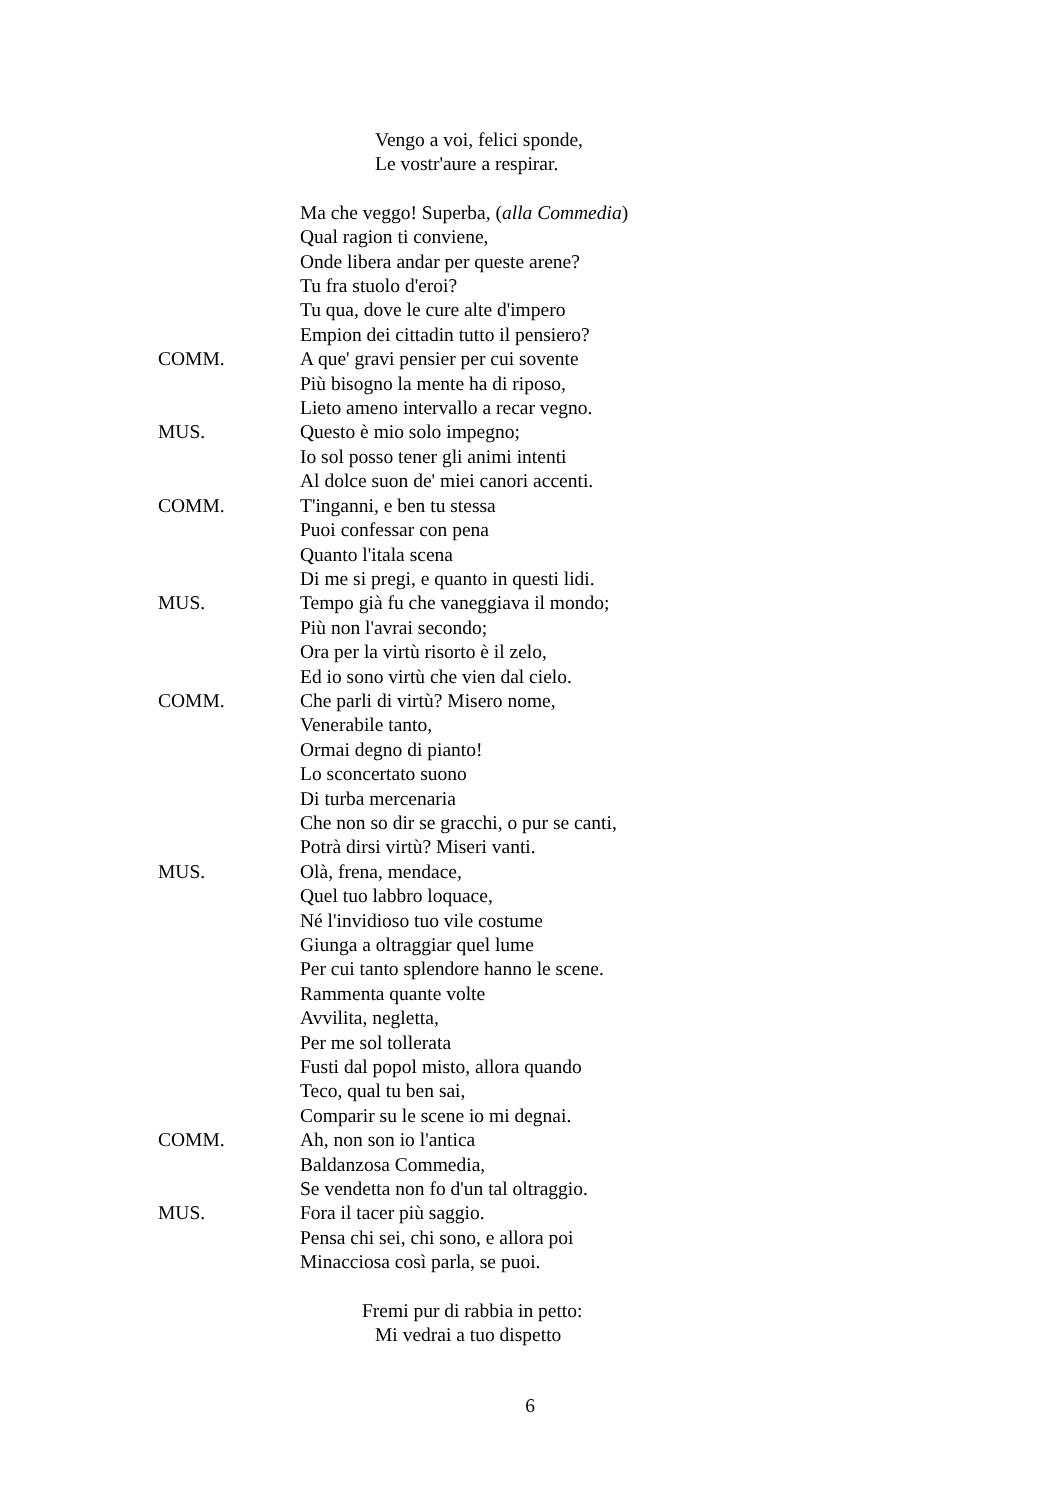Vengo a voi, felici sponde,
Le vostr'aure a respirar.
Ma che veggo! Superba, (alla Commedia)
Qual ragion ti conviene,
Onde libera andar per queste arene?
Tu fra stuolo d'eroi?
Tu qua, dove le cure alte d'impero
Empion dei cittadin tutto il pensiero?
COMM. A que' gravi pensier per cui sovente
Più bisogno la mente ha di riposo,
Lieto ameno intervallo a recar vegno.
MUS. Questo è mio solo impegno;
Io sol posso tener gli animi intenti
Al dolce suon de' miei canori accenti.
COMM. T'inganni, e ben tu stessa
Puoi confessar con pena
Quanto l'itala scena
Di me si pregi, e quanto in questi lidi.
MUS. Tempo già fu che vaneggiava il mondo;
Più non l'avrai secondo;
Ora per la virtù risorto è il zelo,
Ed io sono virtù che vien dal cielo.
COMM. Che parli di virtù? Misero nome,
Venerabile tanto,
Ormai degno di pianto!
Lo sconcertato suono
Di turba mercenaria
Che non so dir se gracchi, o pur se canti,
Potrà dirsi virtù? Miseri vanti.
MUS. Olà, frena, mendace,
Quel tuo labbro loquace,
Né l'invidioso tuo vile costume
Giunga a oltraggiar quel lume
Per cui tanto splendore hanno le scene.
Rammenta quante volte
Avvilita, negletta,
Per me sol tollerata
Fusti dal popol misto, allora quando
Teco, qual tu ben sai,
Comparir su le scene io mi degnai.
COMM. Ah, non son io l'antica
Baldanzosa Commedia,
Se vendetta non fo d'un tal oltraggio.
MUS. Fora il tacer più saggio.
Pensa chi sei, chi sono, e allora poi
Minacciosa così parla, se puoi.
Fremi pur di rabbia in petto:
Mi vedrai a tuo dispetto
6